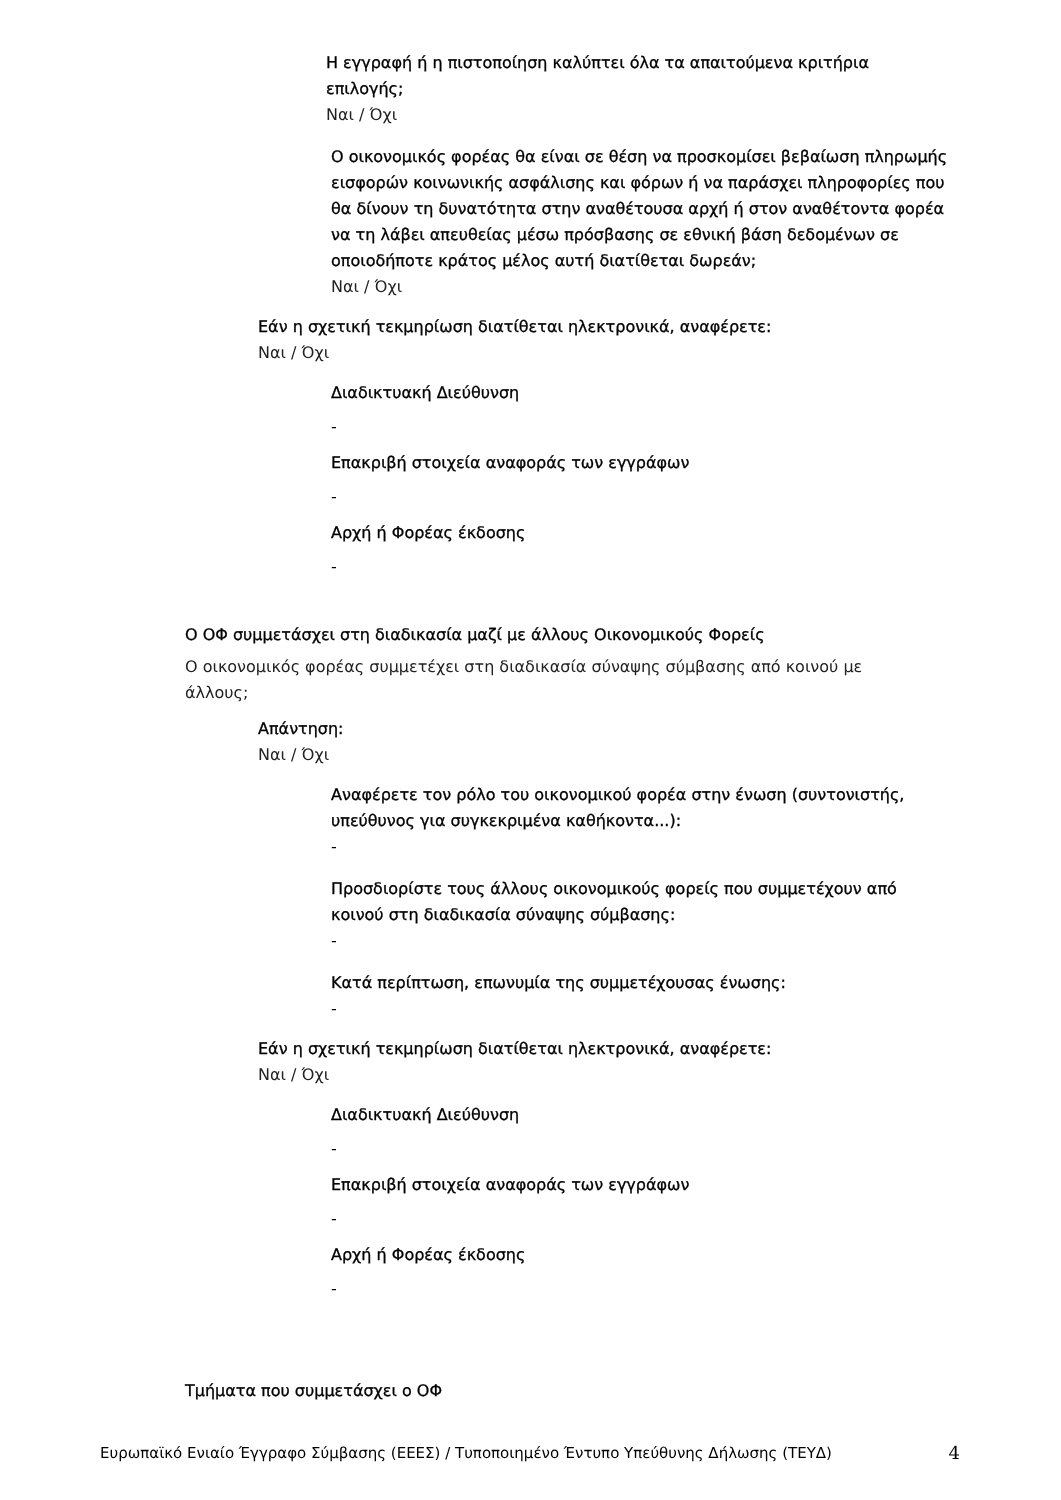Η εγγραφή ή η πιστοποίηση καλύπτει όλα τα απαιτούμενα κριτήρια επιλογής;
Ναι / Όχι
Ο οικονομικός φορέας θα είναι σε θέση να προσκομίσει βεβαίωση πληρωμής εισφορών κοινωνικής ασφάλισης και φόρων ή να παράσχει πληροφορίες που θα δίνουν τη δυνατότητα στην αναθέτουσα αρχή ή στον αναθέτοντα φορέα να τη λάβει απευθείας μέσω πρόσβασης σε εθνική βάση δεδομένων σε οποιοδήποτε κράτος μέλος αυτή διατίθεται δωρεάν;
Ναι / Όχι
Εάν η σχετική τεκμηρίωση διατίθεται ηλεκτρονικά, αναφέρετε:
Ναι / Όχι
Διαδικτυακή Διεύθυνση
-
Επακριβή στοιχεία αναφοράς των εγγράφων
-
Αρχή ή Φορέας έκδοσης
-
Ο ΟΦ συμμετάσχει στη διαδικασία μαζί με άλλους Οικονομικούς Φορείς
Ο οικονομικός φορέας συμμετέχει στη διαδικασία σύναψης σύμβασης από κοινού με άλλους;
Απάντηση:
Ναι / Όχι
Αναφέρετε τον ρόλο του οικονομικού φορέα στην ένωση (συντονιστής, υπεύθυνος για συγκεκριμένα καθήκοντα...):
-
Προσδιορίστε τους άλλους οικονομικούς φορείς που συμμετέχουν από κοινού στη διαδικασία σύναψης σύμβασης:
-
Κατά περίπτωση, επωνυμία της συμμετέχουσας ένωσης:
-
Εάν η σχετική τεκμηρίωση διατίθεται ηλεκτρονικά, αναφέρετε:
Ναι / Όχι
Διαδικτυακή Διεύθυνση
-
Επακριβή στοιχεία αναφοράς των εγγράφων
-
Αρχή ή Φορέας έκδοσης
-
Τμήματα που συμμετάσχει ο ΟΦ
Ευρωπαϊκό Ενιαίο Έγγραφο Σύμβασης (ΕΕΕΣ) / Τυποποιημένο Έντυπο Υπεύθυνης Δήλωσης (ΤΕΥΔ) 4